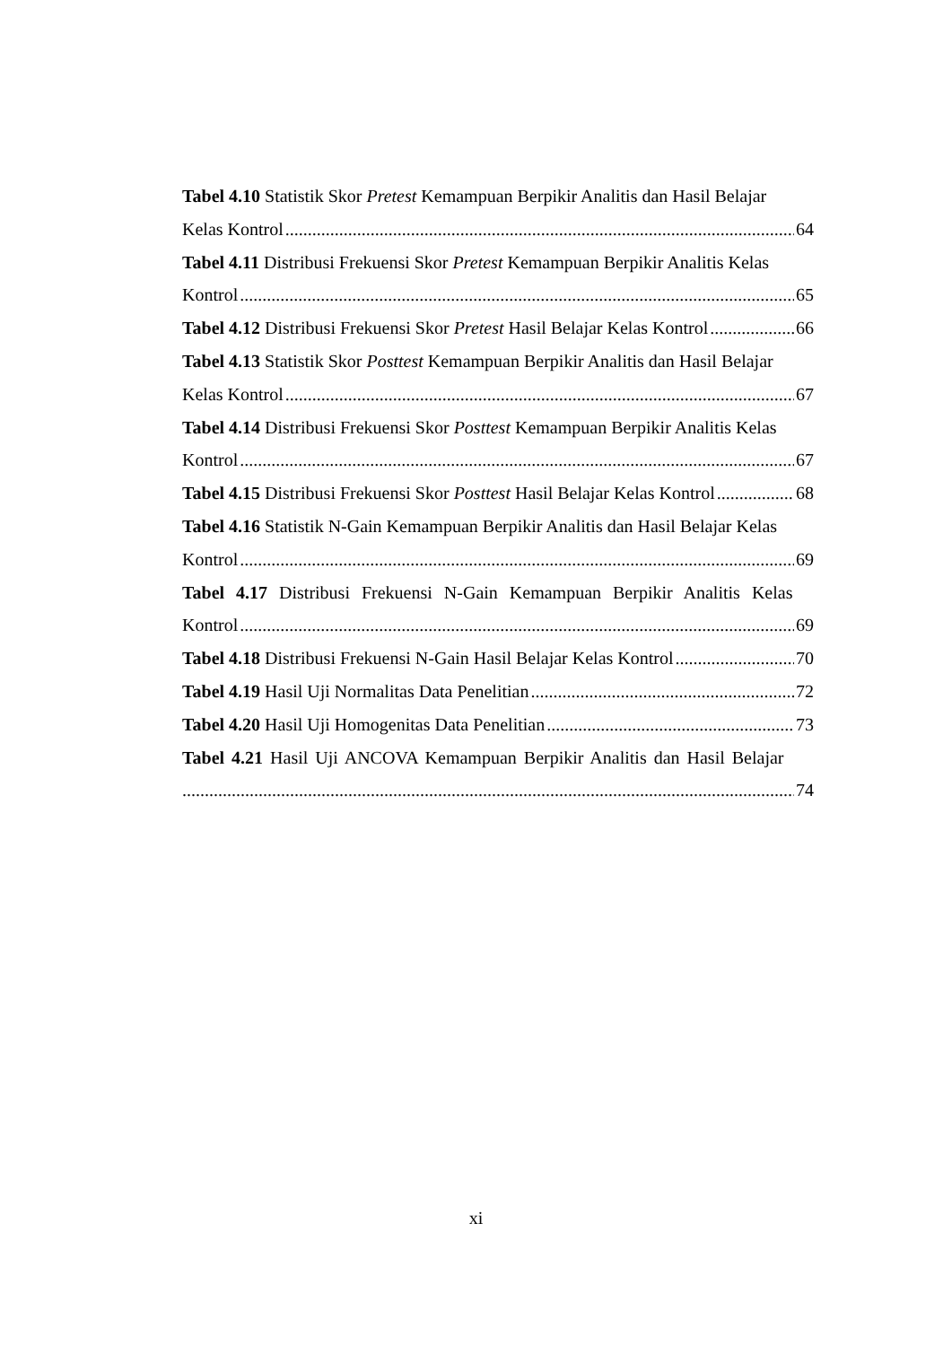Tabel 4.10 Statistik Skor Pretest Kemampuan Berpikir Analitis dan Hasil Belajar
Kelas Kontrol 64
Tabel 4.11 Distribusi Frekuensi Skor Pretest Kemampuan Berpikir Analitis Kelas
Kontrol 65
Tabel 4.12 Distribusi Frekuensi Skor Pretest Hasil Belajar Kelas Kontrol 66
Tabel 4.13 Statistik Skor Posttest Kemampuan Berpikir Analitis dan Hasil Belajar
Kelas Kontrol 67
Tabel 4.14 Distribusi Frekuensi Skor Posttest Kemampuan Berpikir Analitis Kelas
Kontrol 67
Tabel 4.15 Distribusi Frekuensi Skor Posttest Hasil Belajar Kelas Kontrol 68
Tabel 4.16 Statistik N-Gain Kemampuan Berpikir Analitis dan Hasil Belajar Kelas
Kontrol 69
Tabel 4.17 Distribusi Frekuensi N-Gain Kemampuan Berpikir Analitis Kelas
Kontrol 69
Tabel 4.18 Distribusi Frekuensi N-Gain Hasil Belajar Kelas Kontrol 70
Tabel 4.19 Hasil Uji Normalitas Data Penelitian 72
Tabel 4.20 Hasil Uji Homogenitas Data Penelitian 73
Tabel 4.21 Hasil Uji ANCOVA Kemampuan Berpikir Analitis dan Hasil Belajar
74
xi